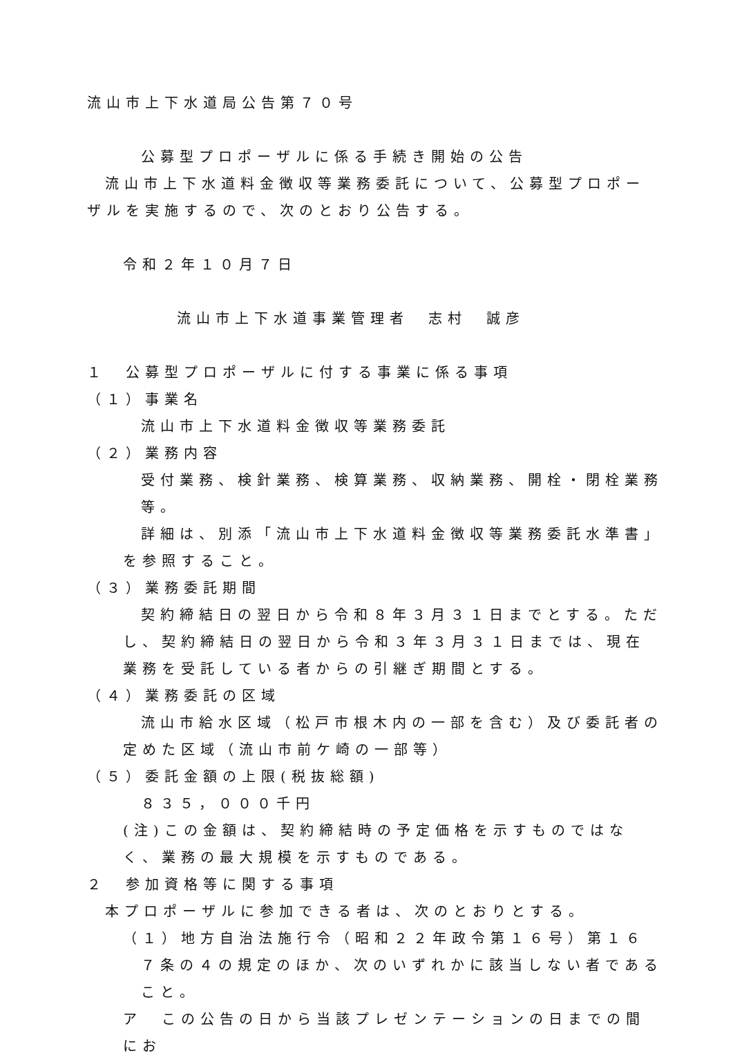流山市上下水道局公告第７０号
公募型プロポーザルに係る手続き開始の公告
流山市上下水道料金徴収等業務委託について、公募型プロポーザルを実施するので、次のとおり公告する。
令和２年１０月７日
流山市上下水道事業管理者　志村　誠彦
１　公募型プロポーザルに付する事業に係る事項
（１）事業名
流山市上下水道料金徴収等業務委託
（２）業務内容
受付業務、検針業務、検算業務、収納業務、開栓・閉栓業務等。
詳細は、別添「流山市上下水道料金徴収等業務委託水準書」を参照すること。
（３）業務委託期間
契約締結日の翌日から令和８年３月３１日までとする。ただし、契約締結日の翌日から令和３年３月３１日までは、現在業務を受託している者からの引継ぎ期間とする。
（４）業務委託の区域
流山市給水区域（松戸市根木内の一部を含む）及び委託者の定めた区域（流山市前ケ崎の一部等）
（５）委託金額の上限(税抜総額)
８３５，０００千円
(注)この金額は、契約締結時の予定価格を示すものではなく、業務の最大規模を示すものである。
２　参加資格等に関する事項
本プロポーザルに参加できる者は、次のとおりとする。
（１）地方自治法施行令（昭和２２年政令第１６号）第１６７条の４の規定のほか、次のいずれかに該当しない者であること。
ア　この公告の日から当該プレゼンテーションの日までの間にお